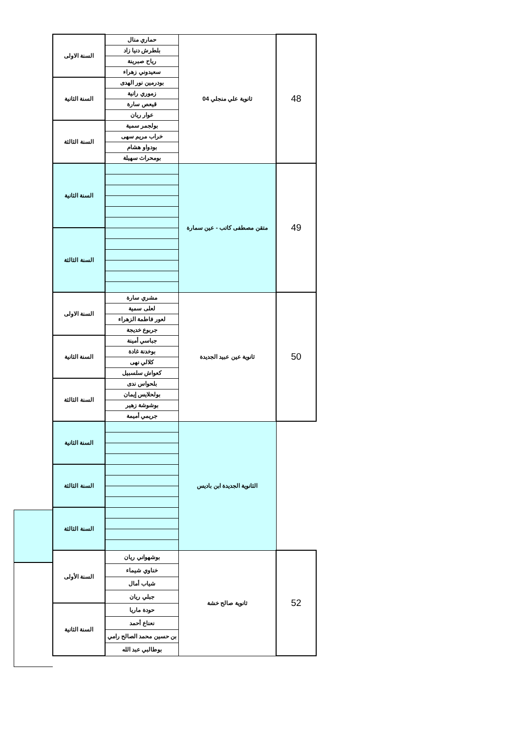| 48 | ثانوية علي منجلي 04 | حماري منال | السنة الاولى |
| | | بلطرش دنيا زاد | |
| | | رياح صبرينة | |
| | | سعيدوني زهراء | |
| | | بودرمين نور الهدى | السنة الثانية |
| | | زموري رانية | |
| | | قيعص سارة | |
| | | عوار ريان | |
| | | بولجمر سمية | السنة الثالثة |
| | | خراب مريم سهى | |
| | | بودواو هشام | |
| | | بومحراث سهيلة | |
| 49 | متقن مصطفى كاتب - عين سمارة | | السنة الثانية |
| | | | السنة الثالثة |
| 50 | ثانوية عين عبيد الجديدة | مشري سارة | السنة الاولى |
| | | لعلى سمية | |
| | | لعور فاطمة الزهراء | |
| | | جربوع خديجة | |
| | | جباسي أمينة | السنة الثانية |
| | | بوخدنة غادة | |
| | | كلالي نهى | |
| | | كعواش سلسبيل | |
| | | بلحواس ندى | السنة الثالثة |
| | | بولحلايس إيمان | |
| | | بوشوشة زهير | |
| | | جريمي أميمة | |
| | الثانوية الجديدة ابن باديس | | السنة الثانية |
| | | | السنة الثالثة |
| | | | السنة الثالثة |
| 52 | ثانوية صالح خشة | بوشهواني ريان | السنة الأولى |
| | | خناوي شيماء | |
| | | شياب أمال | |
| | | جبلي ريان | |
| | | حودة ماريا | السنة الثانية |
| | | نعناع أحمد | |
| | | بن حسين محمد الصالح رامي | |
| | | بوطالبي عبد الله | |